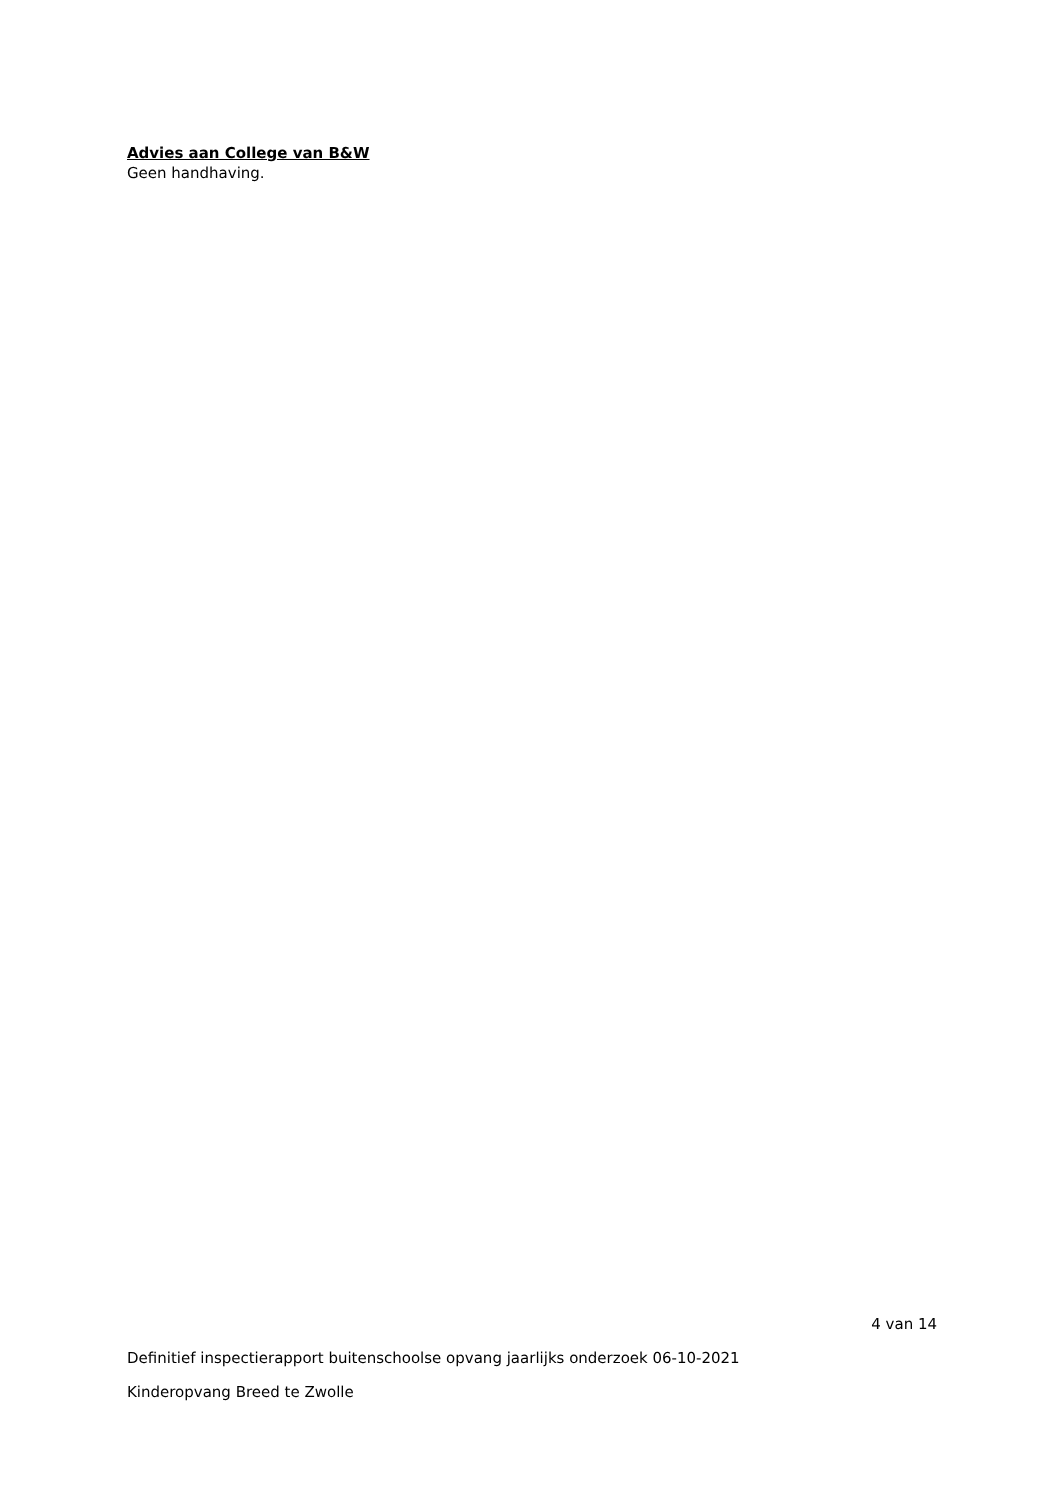Advies aan College van B&W
Geen handhaving.
4 van 14
Definitief inspectierapport buitenschoolse opvang jaarlijks onderzoek 06-10-2021
Kinderopvang Breed te Zwolle